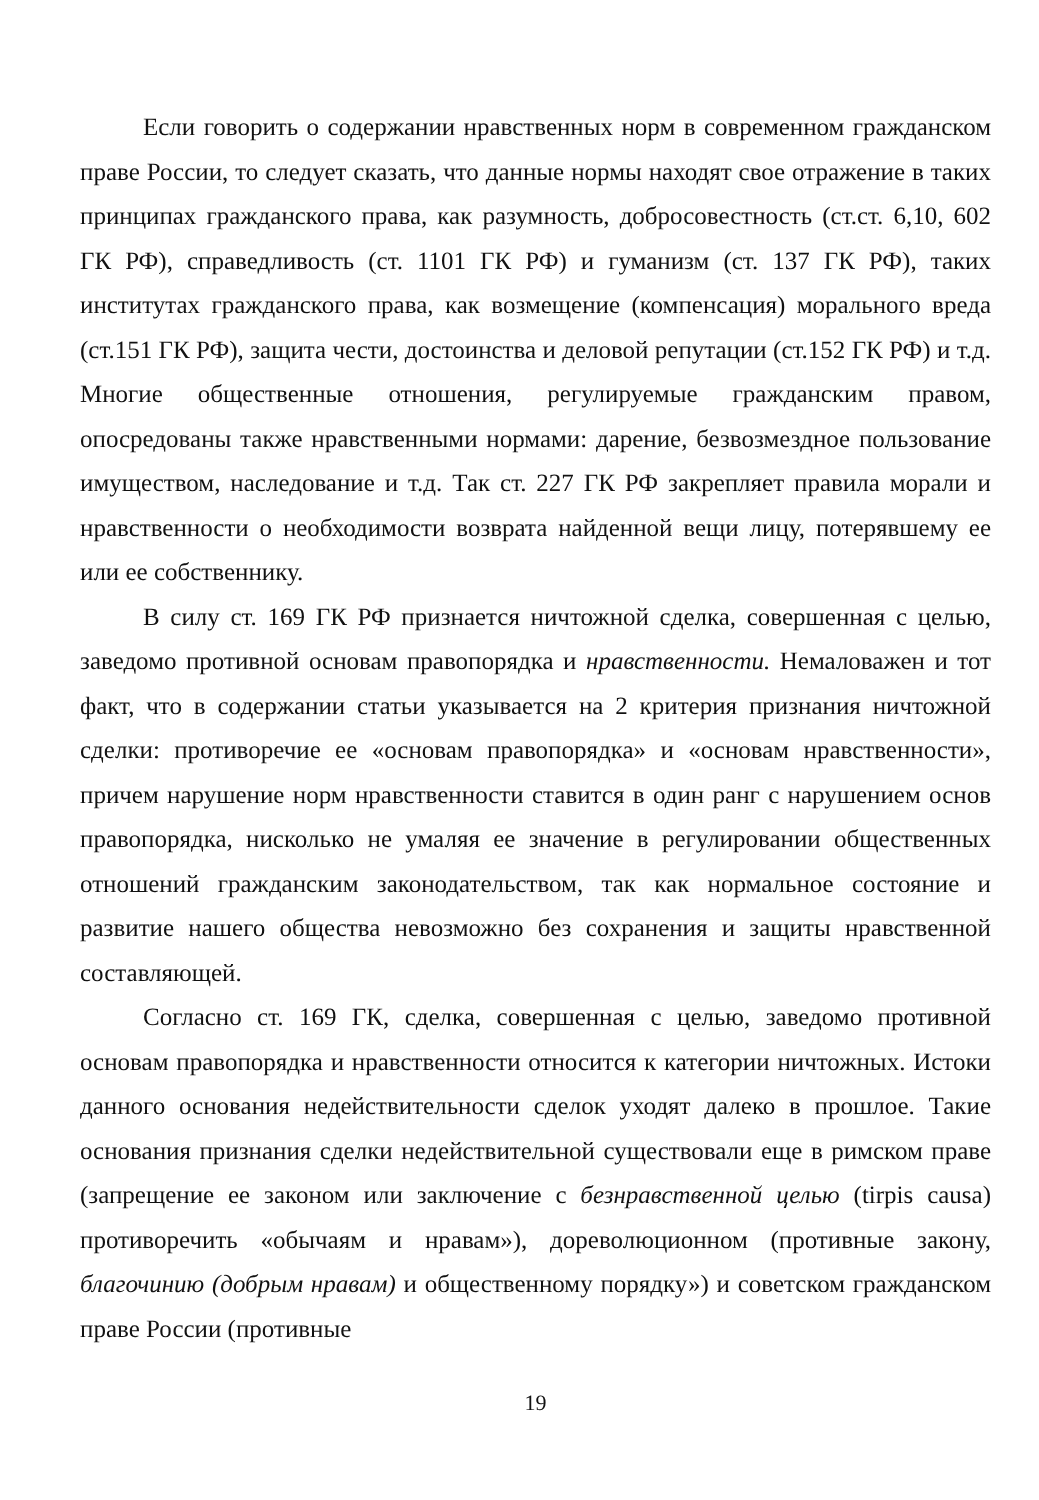Если говорить о содержании нравственных норм в современном гражданском праве России, то следует сказать, что данные нормы находят свое отражение в таких принципах гражданского права, как разумность, добросовестность (ст.ст. 6,10, 602 ГК РФ), справедливость (ст. 1101 ГК РФ) и гуманизм (ст. 137 ГК РФ), таких институтах гражданского права, как возмещение (компенсация) морального вреда (ст.151 ГК РФ), защита чести, достоинства и деловой репутации (ст.152 ГК РФ) и т.д. Многие общественные отношения, регулируемые гражданским правом, опосредованы также нравственными нормами: дарение, безвозмездное пользование имуществом, наследование и т.д. Так ст. 227 ГК РФ закрепляет правила морали и нравственности о необходимости возврата найденной вещи лицу, потерявшему ее или ее собственнику.
В силу ст. 169 ГК РФ признается ничтожной сделка, совершенная с целью, заведомо противной основам правопорядка и нравственности. Немаловажен и тот факт, что в содержании статьи указывается на 2 критерия признания ничтожной сделки: противоречие ее «основам правопорядка» и «основам нравственности», причем нарушение норм нравственности ставится в один ранг с нарушением основ правопорядка, нисколько не умаляя ее значение в регулировании общественных отношений гражданским законодательством, так как нормальное состояние и развитие нашего общества невозможно без сохранения и защиты нравственной составляющей.
Согласно ст. 169 ГК, сделка, совершенная с целью, заведомо противной основам правопорядка и нравственности относится к категории ничтожных. Истоки данного основания недействительности сделок уходят далеко в прошлое. Такие основания признания сделки недействительной существовали еще в римском праве (запрещение ее законом или заключение с безнравственной целью (tirpis causa) противоречить «обычаям и нравам»), дореволюционном (противные закону, благочинию (добрым нравам) и общественному порядку») и советском гражданском праве России (противные
19